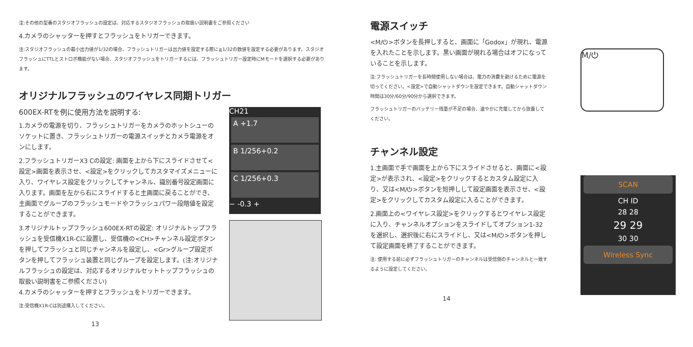注:その他の型番のスタジオフラッシュの設定は、対応するスタジオフラッシュの取扱い説明書をご参照ください
4.カメラのシャッターを押すとフラッシュをトリガーできます。
注:スタジオフラッシュの最小出力値が1/32の場合、フラッシュトリガーは出力値を設定する際に≧1/32の数値を設定する必要があります。スタジオフラッシュにTTLとストロボ機能がない場合、スタジオフラッシュをトリガーするには、フラッシュトリガー設定時にMモードを選択する必要があります。
オリジナルフラッシュのワイヤレス同期トリガー
600EX-RTを例に使用方法を説明する:
1.カメラの電源を切り、フラッシュトリガーをカメラのホットシューのソケットに置き、フラッシュトリガーの電源スイッチとカメラ電源をオンにします。
2.フラッシュトリガーX3 Cの設定: 画面を上から下にスライドさせて<設定>画面を表示させ、<設定>をクリックしてカスタマイズメニューに入り、ワイヤレス設定をクリックしてチャンネル、識別番号設定画面に入ります。画面を左から右にスライドすると主画面に戻ることができ、主画面でグループのフラッシュモードやフラッシュパワー段階値を設定することができます。
3.オリジナルトップフラッシュ600EX-RTの設定: オリジナルトップフラッシュを受信機X1R-Cに設置し、受信機の<CH>チャンネル設定ボタンを押してフラッシュと同じチャンネルを設定し、<Gr>グループ設定ボタンを押してフラッシュ装置と同じグループを設定します。(注:オリジナルフラッシュの設定は、対応するオリジナルセットトップフラッシュの取扱い説明書をご参照ください)
4.カメラのシャッターを押すとフラッシュをトリガーできます。
注:受信機X1R-Cは別途購入してください。
CH21
A +1.7
B 1/256+0.2
C 1/256+0.3
− -0.3 +
13
電源スイッチ
<M/⏻>ボタンを長押しすると、画面に「Godox」が現れ、電源を入れたことを示します。黒い画面が現れる場合はオフになっていることを示します。
注:フラッシュトリガーを長時間使用しない場合は、電力の消費を避けるために電源を切ってください。<設定>で自動シャットダウンを設定できます。自動シャットダウン時間は30分/60分/90分から選択できます。
フラッシュトリガーのバッテリー残量が不足の場合、速やかに充電してから放置してください。
チャンネル設定
1.主画面で手で画面を上から下にスライドさせると、画面に<設定>が表示され、<設定>をクリックするとカスタム設定に入り、又は<M/⏻>ボタンを短押しして設定画面を表示させ、<設定>をクリックしてカスタム設定に入ることができます。
2.画面上の<ワイヤレス設定>をクリックするとワイヤレス設定に入り、チャンネルオプションをスライドしてオプション1-32を選択し、選択後に右にスライドし、又は<M/⏻>ボタンを押して設定画面を終了することができます。
注: 使用する前に必ずフラッシュトリガーのチャンネルは受信側のチャンネルと一致するように設定してください。
M/⏻
SCAN
CH ID
28 28
29 29
30 30
Wireless Sync
14